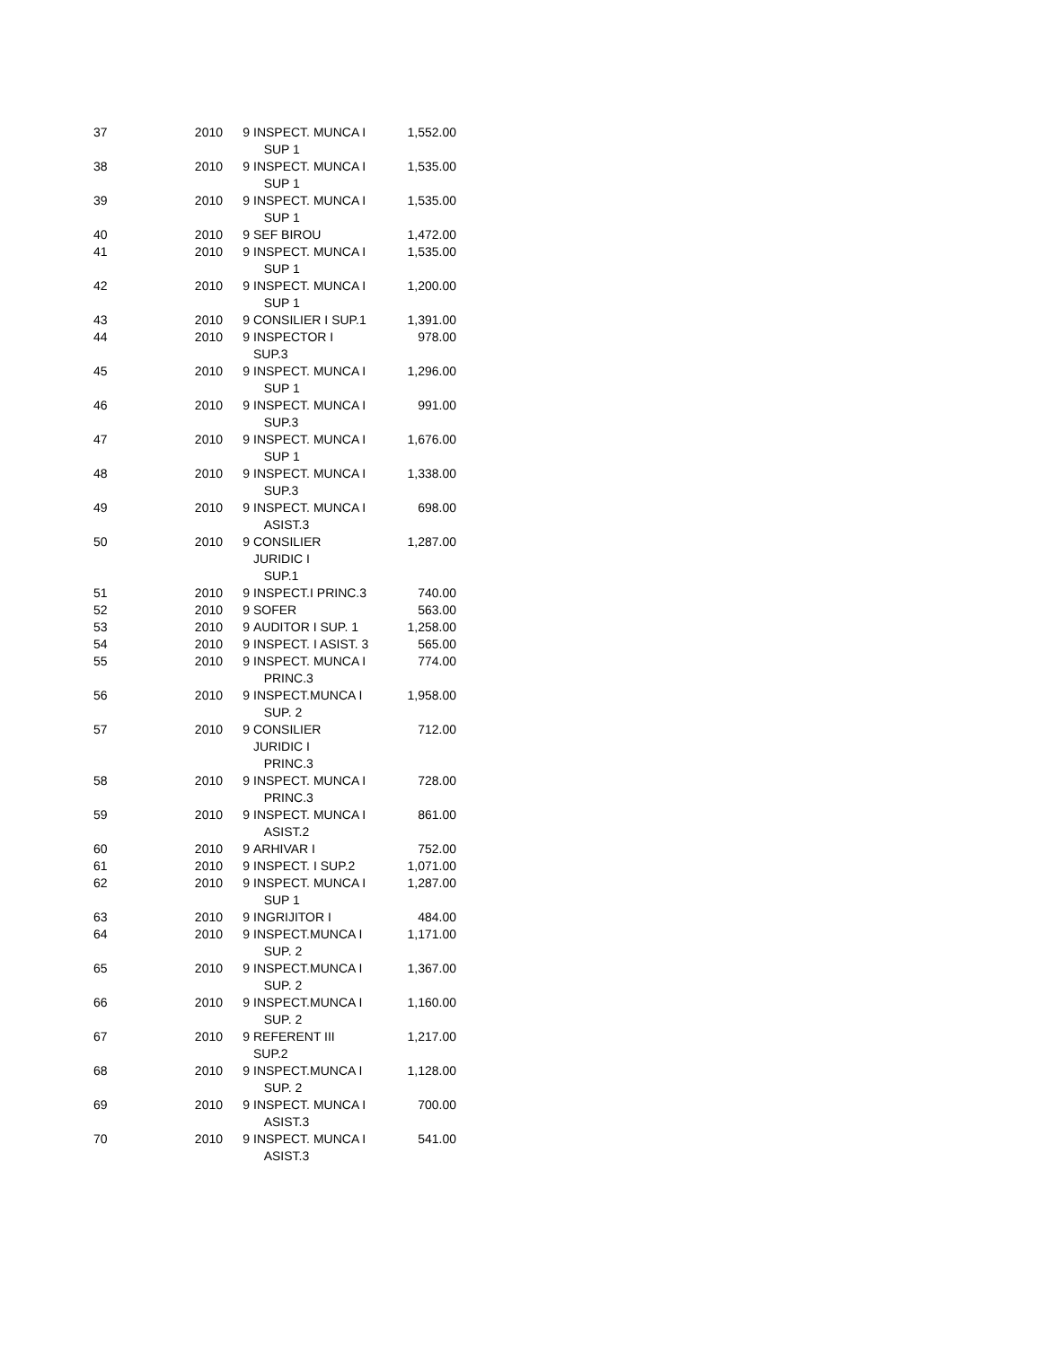| 37 | 2010 | 9 | INSPECT. MUNCA I SUP 1 | 1,552.00 |
| 38 | 2010 | 9 | INSPECT. MUNCA I SUP 1 | 1,535.00 |
| 39 | 2010 | 9 | INSPECT. MUNCA I SUP 1 | 1,535.00 |
| 40 | 2010 | 9 | SEF BIROU | 1,472.00 |
| 41 | 2010 | 9 | INSPECT. MUNCA I SUP 1 | 1,535.00 |
| 42 | 2010 | 9 | INSPECT. MUNCA I SUP 1 | 1,200.00 |
| 43 | 2010 | 9 | CONSILIER I SUP.1 | 1,391.00 |
| 44 | 2010 | 9 | INSPECTOR I SUP.3 | 978.00 |
| 45 | 2010 | 9 | INSPECT. MUNCA I SUP 1 | 1,296.00 |
| 46 | 2010 | 9 | INSPECT. MUNCA I SUP.3 | 991.00 |
| 47 | 2010 | 9 | INSPECT. MUNCA I SUP 1 | 1,676.00 |
| 48 | 2010 | 9 | INSPECT. MUNCA I SUP.3 | 1,338.00 |
| 49 | 2010 | 9 | INSPECT. MUNCA I ASIST.3 | 698.00 |
| 50 | 2010 | 9 | CONSILIER JURIDIC I SUP.1 | 1,287.00 |
| 51 | 2010 | 9 | INSPECT.I PRINC.3 | 740.00 |
| 52 | 2010 | 9 | SOFER | 563.00 |
| 53 | 2010 | 9 | AUDITOR I SUP. 1 | 1,258.00 |
| 54 | 2010 | 9 | INSPECT. I ASIST. 3 | 565.00 |
| 55 | 2010 | 9 | INSPECT. MUNCA I PRINC.3 | 774.00 |
| 56 | 2010 | 9 | INSPECT.MUNCA I SUP. 2 | 1,958.00 |
| 57 | 2010 | 9 | CONSILIER JURIDIC I PRINC.3 | 712.00 |
| 58 | 2010 | 9 | INSPECT. MUNCA I PRINC.3 | 728.00 |
| 59 | 2010 | 9 | INSPECT. MUNCA I ASIST.2 | 861.00 |
| 60 | 2010 | 9 | ARHIVAR I | 752.00 |
| 61 | 2010 | 9 | INSPECT. I SUP.2 | 1,071.00 |
| 62 | 2010 | 9 | INSPECT. MUNCA I SUP 1 | 1,287.00 |
| 63 | 2010 | 9 | INGRIJITOR I | 484.00 |
| 64 | 2010 | 9 | INSPECT.MUNCA I SUP. 2 | 1,171.00 |
| 65 | 2010 | 9 | INSPECT.MUNCA I SUP. 2 | 1,367.00 |
| 66 | 2010 | 9 | INSPECT.MUNCA I SUP. 2 | 1,160.00 |
| 67 | 2010 | 9 | REFERENT III SUP.2 | 1,217.00 |
| 68 | 2010 | 9 | INSPECT.MUNCA I SUP. 2 | 1,128.00 |
| 69 | 2010 | 9 | INSPECT. MUNCA I ASIST.3 | 700.00 |
| 70 | 2010 | 9 | INSPECT. MUNCA I ASIST.3 | 541.00 |